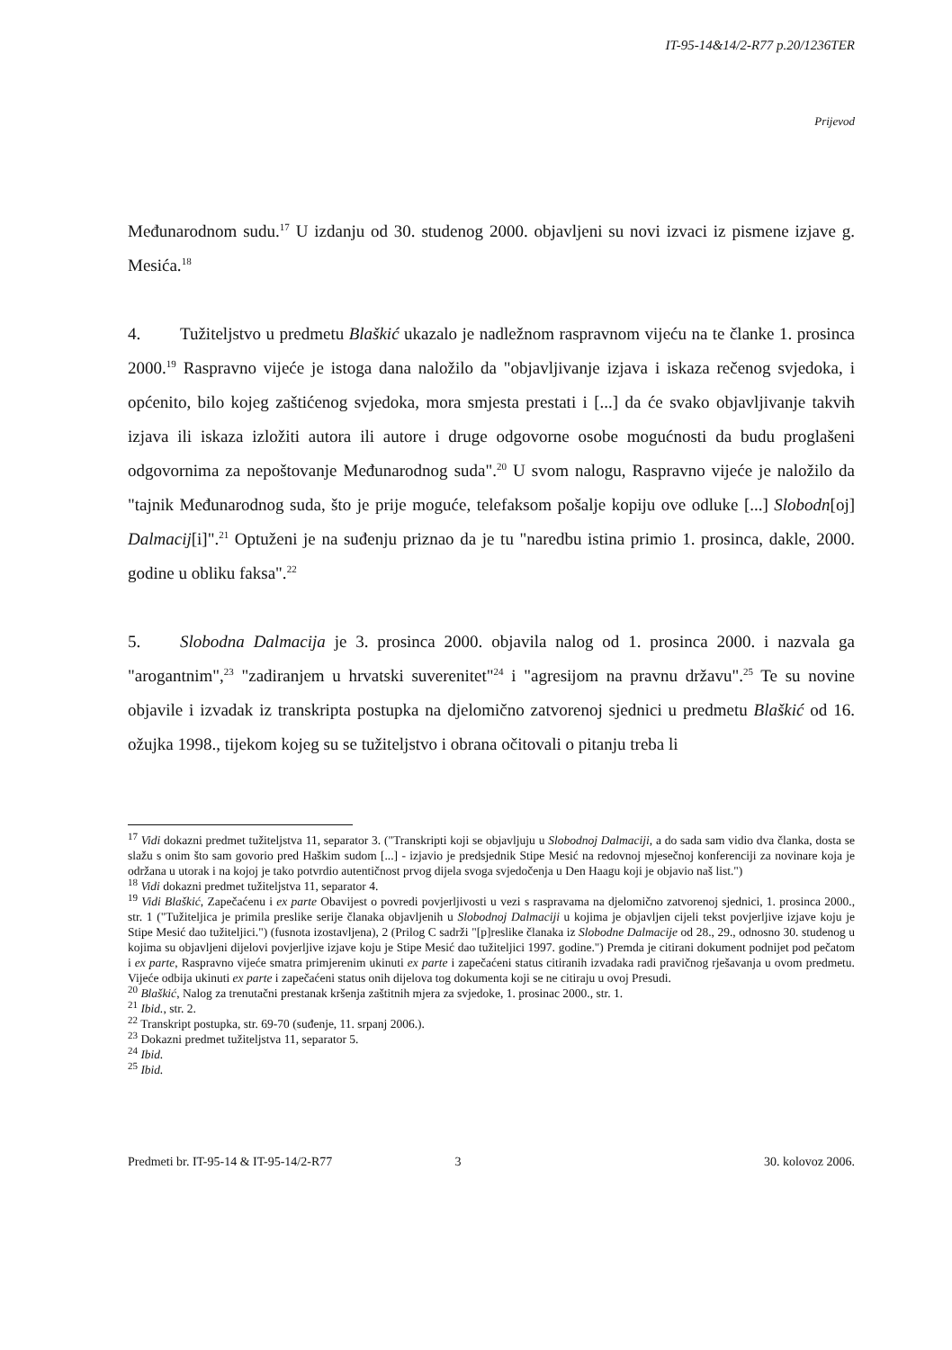IT-95-14&14/2-R77 p.20/1236TER
Prijevod
Međunarodnom sudu.<sup>17</sup> U izdanju od 30. studenog 2000. objavljeni su novi izvaci iz pismene izjave g. Mesića.<sup>18</sup>
4. Tužiteljstvo u predmetu Blaškić ukazalo je nadležnom raspravnom vijeću na te članke 1. prosinca 2000.<sup>19</sup> Raspravno vijeće je istoga dana naložilo da "objavljivanje izjava i iskaza rečenog svjedoka, i općenito, bilo kojeg zaštićenog svjedoka, mora smjesta prestati i [...] da će svako objavljivanje takvih izjava ili iskaza izložiti autora ili autore i druge odgovorne osobe mogućnosti da budu proglašeni odgovornima za nepoštovanje Međunarodnog suda".<sup>20</sup> U svom nalogu, Raspravno vijeće je naložilo da "tajnik Međunarodnog suda, što je prije moguće, telefaksom pošalje kopiju ove odluke [...] Slobodn[oj] Dalmacij[i]".<sup>21</sup> Optuženi je na suđenju priznao da je tu "naredbu istina primio 1. prosinca, dakle, 2000. godine u obliku faksa".<sup>22</sup>
5. Slobodna Dalmacija je 3. prosinca 2000. objavila nalog od 1. prosinca 2000. i nazvala ga "arogantnim",<sup>23</sup> "zadiranjem u hrvatski suverenitet"<sup>24</sup> i "agresijom na pravnu državu".<sup>25</sup> Te su novine objavile i izvadak iz transkripta postupka na djelomično zatvorenoj sjednici u predmetu Blaškić od 16. ožujka 1998., tijekom kojeg su se tužiteljstvo i obrana očitovali o pitanju treba li
<sup>17</sup> Vidi dokazni predmet tužiteljstva 11, separator 3. ("Transkripti koji se objavljuju u Slobodnoj Dalmaciji, a do sada sam vidio dva članka, dosta se slažu s onim što sam govorio pred Haškim sudom [...] - izjavio je predsjednik Stipe Mesić na redovnoj mjesečnoj konferenciji za novinare koja je održana u utorak i na kojoj je tako potvrdio autentičnost prvog dijela svoga svjedočenja u Den Haagu koji je objavio naš list.")
<sup>18</sup> Vidi dokazni predmet tužiteljstva 11, separator 4.
<sup>19</sup> Vidi Blaškić, Zapečaćenu i ex parte Obavijest o povredi povjerljivosti u vezi s raspravama na djelomično zatvorenoj sjednici, 1. prosinca 2000., str. 1 ("Tužiteljica je primila preslike serije članaka objavljenih u Slobodnoj Dalmaciji u kojima je objavljen cijeli tekst povjerljive izjave koju je Stipe Mesić dao tužiteljici.") (fusnota izostavljena), 2 (Prilog C sadrži "[p]reslike članaka iz Slobodne Dalmacije od 28., 29., odnosno 30. studenog u kojima su objavljeni dijelovi povjerljive izjave koju je Stipe Mesić dao tužiteljici 1997. godine.") Premda je citirani dokument podnijet pod pečatom i ex parte, Raspravno vijeće smatra primjerenim ukinuti ex parte i zapečaćeni status citiranih izvadaka radi pravičnog rješavanja u ovom predmetu. Vijeće odbija ukinuti ex parte i zapečaćeni status onih dijelova tog dokumenta koji se ne citiraju u ovoj Presudi.
<sup>20</sup> Blaškić, Nalog za trenutačni prestanak kršenja zaštitnih mjera za svjedoke, 1. prosinac 2000., str. 1.
<sup>21</sup> Ibid., str. 2.
<sup>22</sup> Transkript postupka, str. 69-70 (suđenje, 11. srpanj 2006.).
<sup>23</sup> Dokazni predmet tužiteljstva 11, separator 5.
<sup>24</sup> Ibid.
<sup>25</sup> Ibid.
Predmeti br. IT-95-14 & IT-95-14/2-R77 3 30. kolovoz 2006.